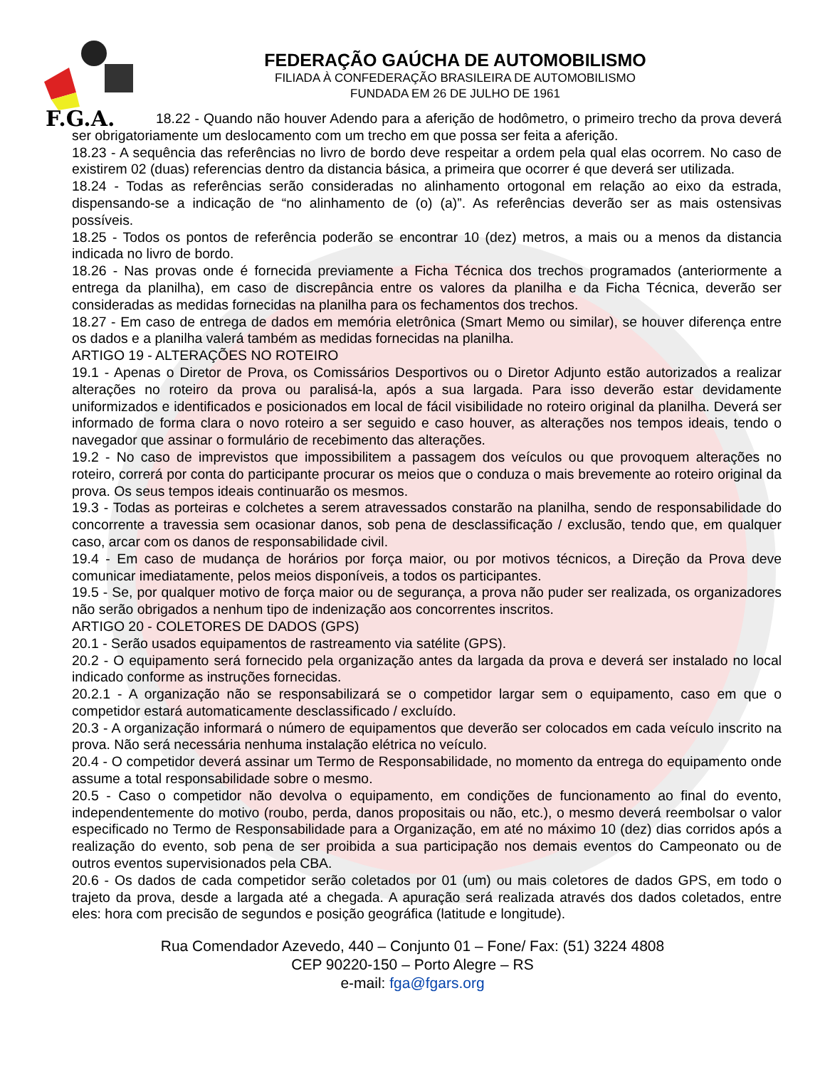F.G.A.
FEDERAÇÃO GAÚCHA DE AUTOMOBILISMO
FILIADA À CONFEDERAÇÃO BRASILEIRA DE AUTOMOBILISMO
FUNDADA EM 26 DE JULHO DE 1961
18.22 - Quando não houver Adendo para a aferição de hodômetro, o primeiro trecho da prova deverá ser obrigatoriamente um deslocamento com um trecho em que possa ser feita a aferição.
18.23 - A sequência das referências no livro de bordo deve respeitar a ordem pela qual elas ocorrem. No caso de existirem 02 (duas) referencias dentro da distancia básica, a primeira que ocorrer é que deverá ser utilizada.
18.24 - Todas as referências serão consideradas no alinhamento ortogonal em relação ao eixo da estrada, dispensando-se a indicação de “no alinhamento de (o) (a)”. As referências deverão ser as mais ostensivas possíveis.
18.25 - Todos os pontos de referência poderão se encontrar 10 (dez) metros, a mais ou a menos da distancia indicada no livro de bordo.
18.26 - Nas provas onde é fornecida previamente a Ficha Técnica dos trechos programados (anteriormente a entrega da planilha), em caso de discrepância entre os valores da planilha e da Ficha Técnica, deverão ser consideradas as medidas fornecidas na planilha para os fechamentos dos trechos.
18.27 - Em caso de entrega de dados em memória eletrônica (Smart Memo ou similar), se houver diferença entre os dados e a planilha valerá também as medidas fornecidas na planilha.
ARTIGO 19 - ALTERAÇÕES NO ROTEIRO
19.1 - Apenas o Diretor de Prova, os Comissários Desportivos ou o Diretor Adjunto estão autorizados a realizar alterações no roteiro da prova ou paralisá-la, após a sua largada. Para isso deverão estar devidamente uniformizados e identificados e posicionados em local de fácil visibilidade no roteiro original da planilha. Deverá ser informado de forma clara o novo roteiro a ser seguido e caso houver, as alterações nos tempos ideais, tendo o navegador que assinar o formulário de recebimento das alterações.
19.2 - No caso de imprevistos que impossibilitem a passagem dos veículos ou que provoquem alterações no roteiro, correrá por conta do participante procurar os meios que o conduza o mais brevemente ao roteiro original da prova. Os seus tempos ideais continuarão os mesmos.
19.3 - Todas as porteiras e colchetes a serem atravessados constarão na planilha, sendo de responsabilidade do concorrente a travessia sem ocasionar danos, sob pena de desclassificação / exclusão, tendo que, em qualquer caso, arcar com os danos de responsabilidade civil.
19.4 - Em caso de mudança de horários por força maior, ou por motivos técnicos, a Direção da Prova deve comunicar imediatamente, pelos meios disponíveis, a todos os participantes.
19.5 - Se, por qualquer motivo de força maior ou de segurança, a prova não puder ser realizada, os organizadores não serão obrigados a nenhum tipo de indenização aos concorrentes inscritos.
ARTIGO 20 - COLETORES DE DADOS (GPS)
20.1 - Serão usados equipamentos de rastreamento via satélite (GPS).
20.2 - O equipamento será fornecido pela organização antes da largada da prova e deverá ser instalado no local indicado conforme as instruções fornecidas.
20.2.1 - A organização não se responsabilizará se o competidor largar sem o equipamento, caso em que o competidor estará automaticamente desclassificado / excluído.
20.3 - A organização informará o número de equipamentos que deverão ser colocados em cada veículo inscrito na prova. Não será necessária nenhuma instalação elétrica no veículo.
20.4 - O competidor deverá assinar um Termo de Responsabilidade, no momento da entrega do equipamento onde assume a total responsabilidade sobre o mesmo.
20.5 - Caso o competidor não devolva o equipamento, em condições de funcionamento ao final do evento, independentemente do motivo (roubo, perda, danos propositais ou não, etc.), o mesmo deverá reembolsar o valor especificado no Termo de Responsabilidade para a Organização, em até no máximo 10 (dez) dias corridos após a realização do evento, sob pena de ser proibida a sua participação nos demais eventos do Campeonato ou de outros eventos supervisionados pela CBA.
20.6 - Os dados de cada competidor serão coletados por 01 (um) ou mais coletores de dados GPS, em todo o trajeto da prova, desde a largada até a chegada. A apuração será realizada através dos dados coletados, entre eles: hora com precisão de segundos e posição geográfica (latitude e longitude).
Rua Comendador Azevedo, 440 – Conjunto 01 – Fone/ Fax: (51) 3224 4808
CEP 90220-150 – Porto Alegre – RS
e-mail: fga@fgars.org